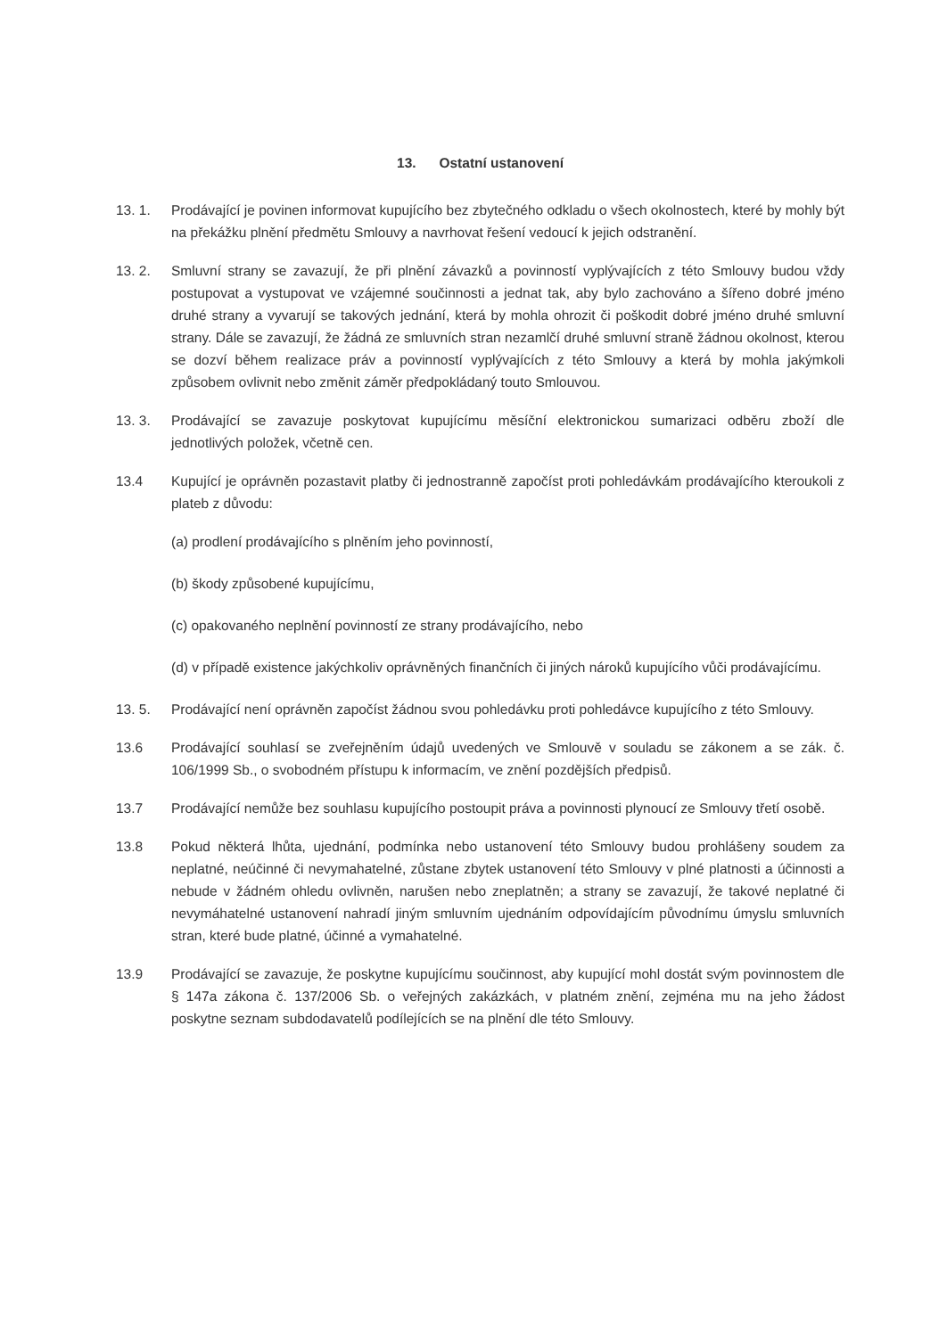13. Ostatní ustanovení
13. 1. Prodávající je povinen informovat kupujícího bez zbytečného odkladu o všech okolnostech, které by mohly být na překážku plnění předmětu Smlouvy a navrhovat řešení vedoucí k jejich odstranění.
13. 2. Smluvní strany se zavazují, že při plnění závazků a povinností vyplývajících z této Smlouvy budou vždy postupovat a vystupovat ve vzájemné součinnosti a jednat tak, aby bylo zachováno a šířeno dobré jméno druhé strany a vyvarují se takových jednání, která by mohla ohrozit či poškodit dobré jméno druhé smluvní strany. Dále se zavazují, že žádná ze smluvních stran nezamlčí druhé smluvní straně žádnou okolnost, kterou se dozví během realizace práv a povinností vyplývajících z této Smlouvy a která by mohla jakýmkoli způsobem ovlivnit nebo změnit záměr předpokládaný touto Smlouvou.
13. 3. Prodávající se zavazuje poskytovat kupujícímu měsíční elektronickou sumarizaci odběru zboží dle jednotlivých položek, včetně cen.
13.4 Kupující je oprávněn pozastavit platby či jednostranně započíst proti pohledávkám prodávajícího kteroukoli z plateb z důvodu:
(a) prodlení prodávajícího s plněním jeho povinností,
(b) škody způsobené kupujícímu,
(c) opakovaného neplnění povinností ze strany prodávajícího, nebo
(d) v případě existence jakýchkoliv oprávněných finančních či jiných nároků kupujícího vůči prodávajícímu.
13. 5. Prodávající není oprávněn započíst žádnou svou pohledávku proti pohledávce kupujícího z této Smlouvy.
13.6 Prodávající souhlasí se zveřejněním údajů uvedených ve Smlouvě v souladu se zákonem a se zák. č. 106/1999 Sb., o svobodném přístupu k informacím, ve znění pozdějších předpisů.
13.7 Prodávající nemůže bez souhlasu kupujícího postoupit práva a povinnosti plynoucí ze Smlouvy třetí osobě.
13.8 Pokud některá lhůta, ujednání, podmínka nebo ustanovení této Smlouvy budou prohlášeny soudem za neplatné, neúčinné či nevymahatelné, zůstane zbytek ustanovení této Smlouvy v plné platnosti a účinnosti a nebude v žádném ohledu ovlivněn, narušen nebo zneplatněn; a strany se zavazují, že takové neplatné či nevymáhatelné ustanovení nahradí jiným smluvním ujednáním odpovídajícím původnímu úmyslu smluvních stran, které bude platné, účinné a vymahatelné.
13.9 Prodávající se zavazuje, že poskytne kupujícímu součinnost, aby kupující mohl dostát svým povinnostem dle § 147a zákona č. 137/2006 Sb. o veřejných zakázkách, v platném znění, zejména mu na jeho žádost poskytne seznam subdodavatelů podílejících se na plnění dle této Smlouvy.